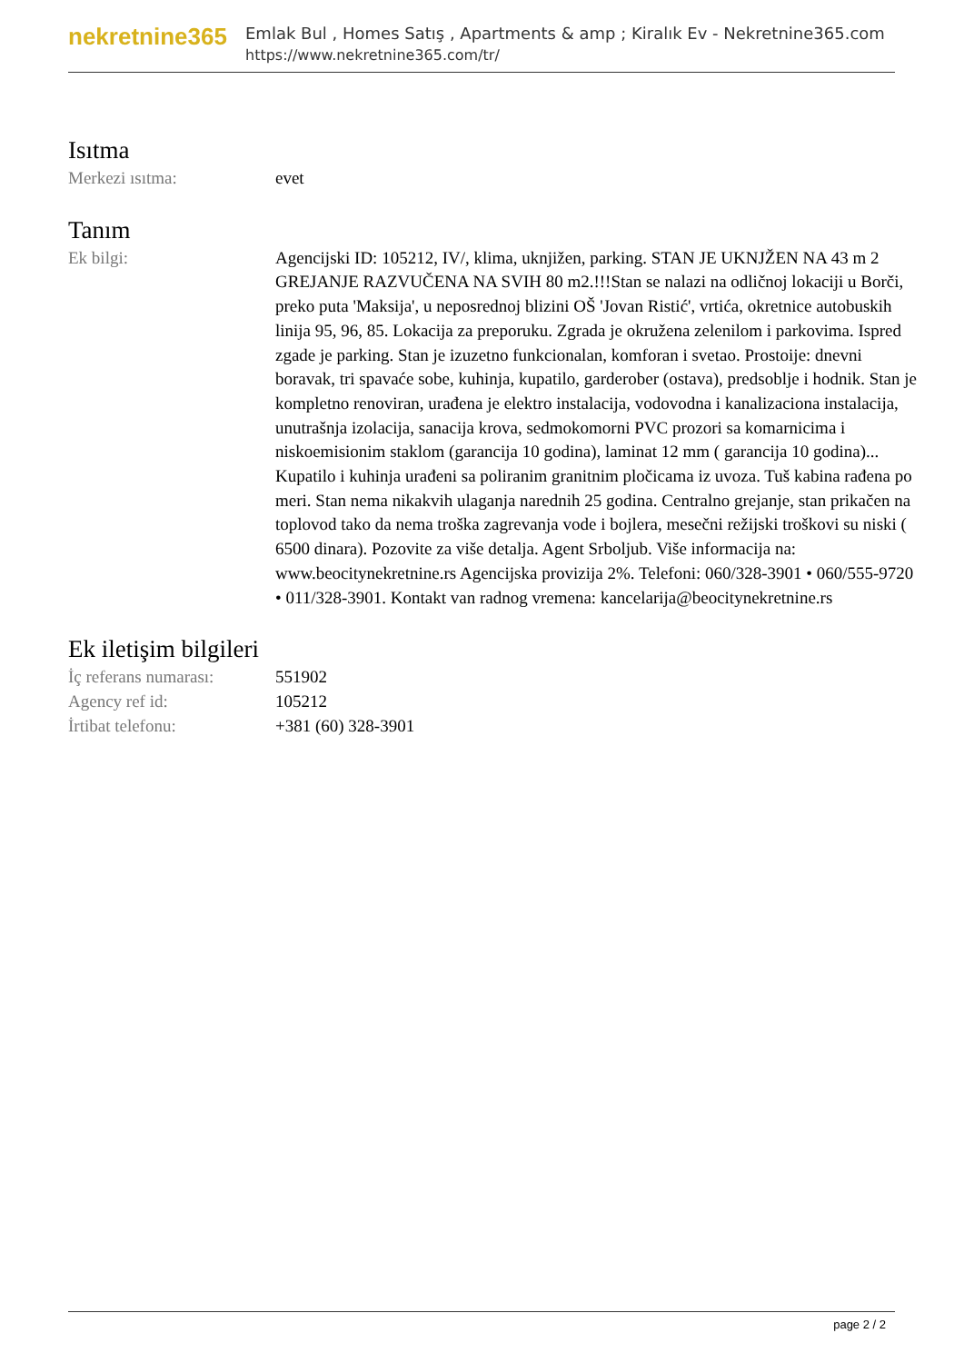nekretnine365
Emlak Bul , Homes Satış , Apartments & amp ; Kiralık Ev - Nekretnine365.com
https://www.nekretnine365.com/tr/
Isıtma
| Merkezi ısıtma: | evet |
Tanım
| Ek bilgi: | Agencijski ID: 105212, IV/, klima, uknjižen, parking. STAN JE UKNJŽEN NA 43 m 2 GREJANJE RAZVUČENA NA SVIH 80 m2.!!!Stan se nalazi na odličnoj lokaciji u Borči, preko puta 'Maksija', u neposrednoj blizini OŠ 'Jovan Ristić', vrtića, okretnice autobuskih linija 95, 96, 85. Lokacija za preporuku. Zgrada je okružena zelenilom i parkovima. Ispred zgade je parking. Stan je izuzetno funkcionalan, komforan i svetao. Prostoije: dnevni boravak, tri spavaće sobe, kuhinja, kupatilo, garderober (ostava), predsoblje i hodnik. Stan je kompletno renoviran, urađena je elektro instalacija, vodovodna i kanalizaciona instalacija, unutrašnja izolacija, sanacija krova, sedmokomorni PVC prozori sa komarnicima i niskoemisionim staklom (garancija 10 godina), laminat 12 mm ( garancija 10 godina)... Kupatilo i kuhinja urađeni sa poliranim granitnim pločicama iz uvoza. Tuš kabina rađena po meri. Stan nema nikakvih ulaganja narednih 25 godina. Centralno grejanje, stan prikačen na toplovod tako da nema troška zagrevanja vode i bojlera, mesečni režijski troškovi su niski ( 6500 dinara). Pozovite za više detalja. Agent Srboljub. Više informacija na: www.beocitynekretnine.rs Agencijska provizija 2%. Telefoni: 060/328-3901 • 060/555-9720 • 011/328-3901. Kontakt van radnog vremena: kancelarija@beocitynekretnine.rs |
Ek iletişim bilgileri
| İç referans numarası: | 551902 |
| Agency ref id: | 105212 |
| İrtibat telefonu: | +381 (60) 328-3901 |
page 2 / 2